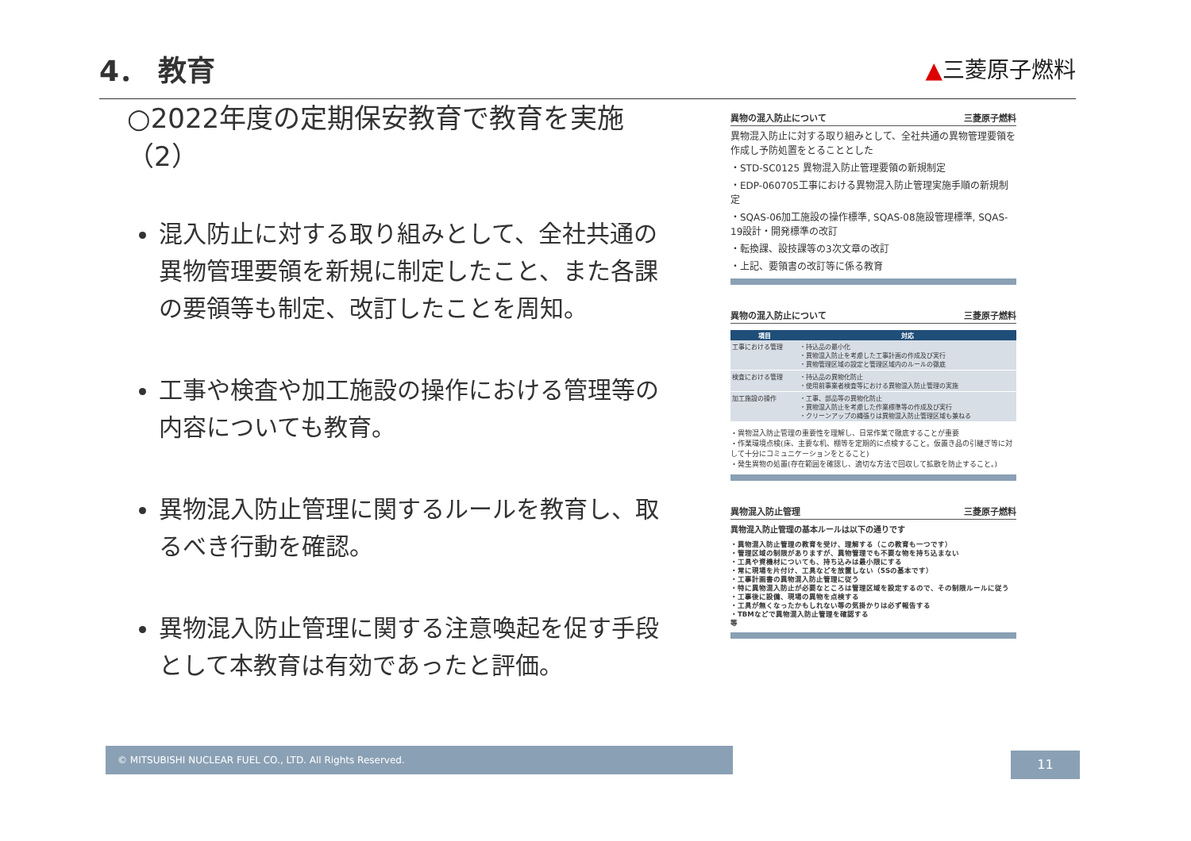4． 教育
▲三菱原子燃料
○2022年度の定期保安教育で教育を実施（2）
混入防止に対する取り組みとして、全社共通の異物管理要領を新規に制定したこと、また各課の要領等も制定、改訂したことを周知。
工事や検査や加工施設の操作における管理等の内容についても教育。
異物混入防止管理に関するルールを教育し、取るべき行動を確認。
異物混入防止管理に関する注意喚起を促す手段として本教育は有効であったと評価。
異物の混入防止について 三菱原子燃料
異物混入防止に対する取り組みとして、全社共通の異物管理要領を作成し予防処置をとることとした
・STD-SC0125 異物混入防止管理要領の新規制定
・EDP-060705工事における異物混入防止管理実施手順の新規制定
・SQAS-06加工施設の操作標準, SQAS-08施設管理標準, SQAS-19設計・開発標準の改訂
・転換課、設技課等の3次文章の改訂
・上記、要領書の改訂等に係る教育
異物の混入防止について 三菱原子燃料
| 項目 | 対応 |
| --- | --- |
| 工事における管理 | ・持込品の最小化 ・異物混入防止を考慮した工事計画の作成及び実行 ・異物管理区域の設定と管理区域内のルールの徹底 |
| 検査における管理 | ・持込品の異物化防止 ・使用前事業者検査等における異物混入防止管理の実施 |
| 加工施設の操作 | ・工事、部品等の異物化防止 ・異物混入防止を考慮した作業標準等の作成及び実行 ・クリーンアップの縄張りは異物混入防止管理区域も兼ねる |
・異物混入防止管理の重要性を理解し、日常作業で徹底することが重要
・作業環境点検(床、主要な机、棚等を定期的に点検すること。仮置き品の引継ぎ等に対して十分にコミュニケーションをとること)
・発生異物の処置(存在範囲を確認し、適切な方法で回収して拡散を防止すること。)
異物混入防止管理 三菱原子燃料
異物混入防止管理の基本ルールは以下の通りです
・異物混入防止管理の教育を受け、理解する（この教育も一つです）
・管理区域の制限がありますが、異物管理でも不要な物を持ち込まない
・工具や資機材についても、持ち込みは最小限にする
・常に現場を片付け、工具などを放置しない（5Sの基本です）
・工事計画書の異物混入防止管理に従う
・特に異物混入防止が必要なところは管理区域を設定するので、その制限ルールに従う
・工事後に設備、現場の異物を点検する
・工具が無くなったかもしれない等の気掛かりは必ず報告する
・TBMなどで異物混入防止管理を確認する
等
© MITSUBISHI NUCLEAR FUEL CO., LTD. All Rights Reserved. 11